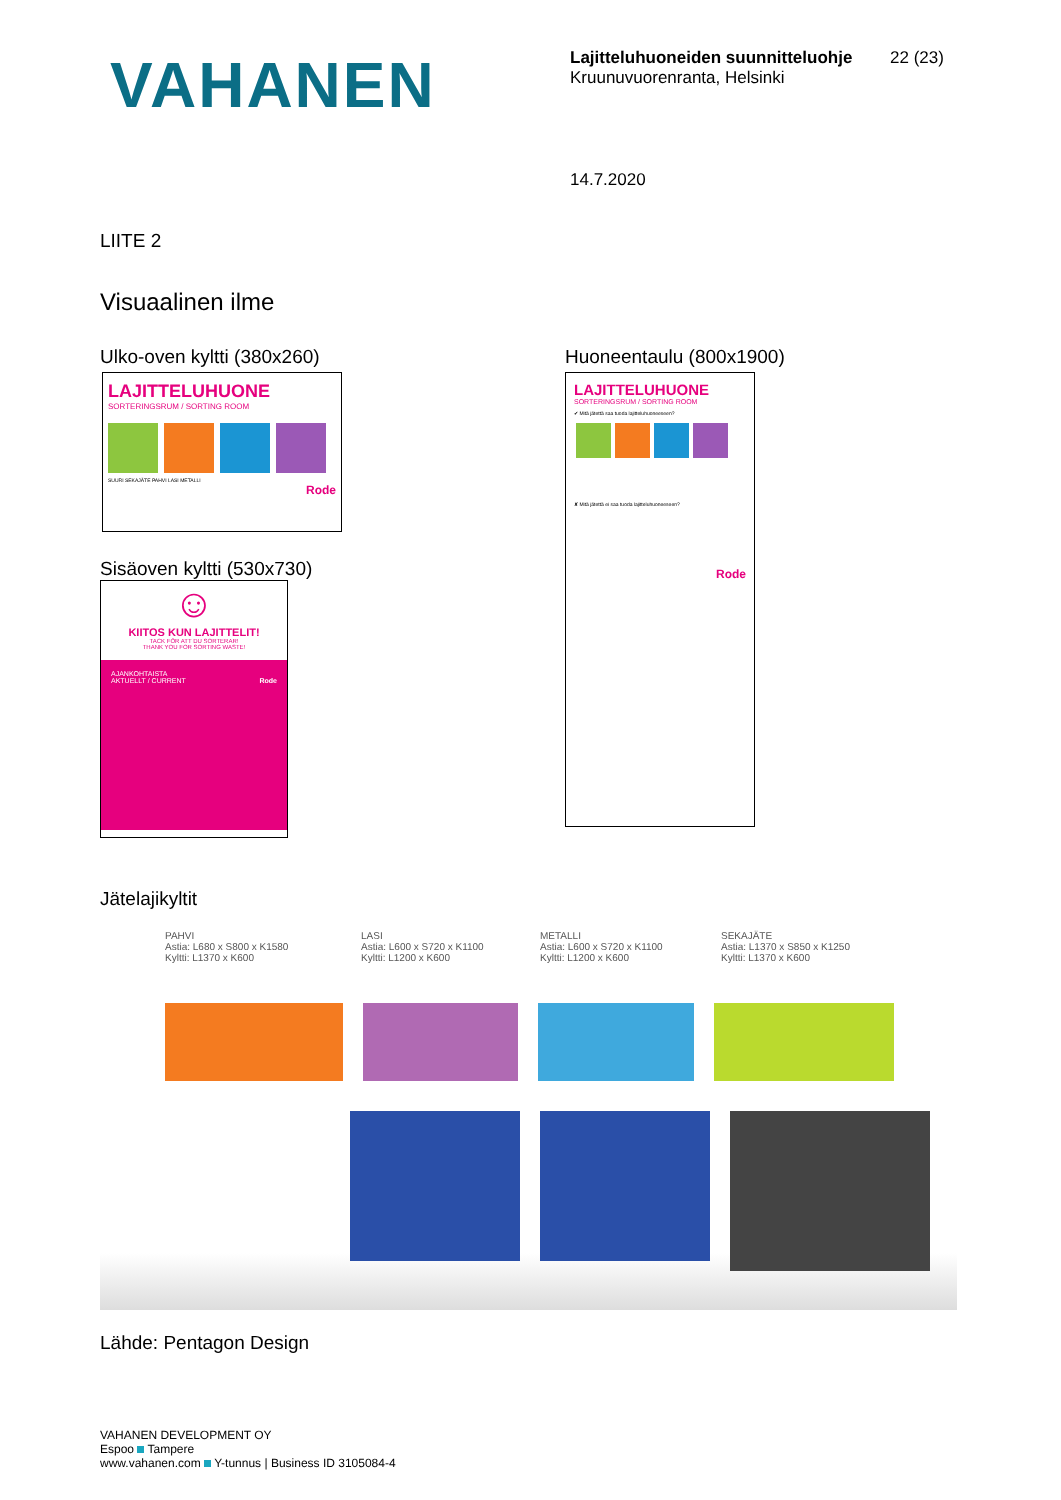VAHANEN
Lajitteluhuoneiden suunnitteluohje
Kruunuvuorenranta, Helsinki
22 (23)
14.7.2020
LIITE 2
Visuaalinen ilme
Ulko-oven kyltti (380x260)
LAJITTELUHUONE
SORTERINGSRUM / SORTING ROOM
SUURI SEKAJÄTE PAHVI LASI METALLI
Rode
Sisäoven kyltti (530x730)
☺
KIITOS KUN LAJITTELIT!
TACK FÖR ATT DU SORTERAR!
THANK YOU FOR SORTING WASTE!
AJANKOHTAISTA
AKTUELLT / CURRENT Rode
Huoneentaulu (800x1900)
LAJITTELUHUONE
SORTERINGSRUM / SORTING ROOM
✔ Mitä jätettä saa tuoda lajitteluhuoneeseen?
✘ Mitä jätettä ei saa tuoda lajitteluhuoneeseen?
Rode
Jätelajikyltit
PAHVI
Astia: L680 x S800 x K1580
Kyltti: L1370 x K600
LASI
Astia: L600 x S720 x K1100
Kyltti: L1200 x K600
METALLI
Astia: L600 x S720 x K1100
Kyltti: L1200 x K600
SEKAJÄTE
Astia: L1370 x S850 x K1250
Kyltti: L1370 x K600
Lähde: Pentagon Design
VAHANEN DEVELOPMENT OY
Espoo Tampere
www.vahanen.com Y-tunnus | Business ID 3105084-4